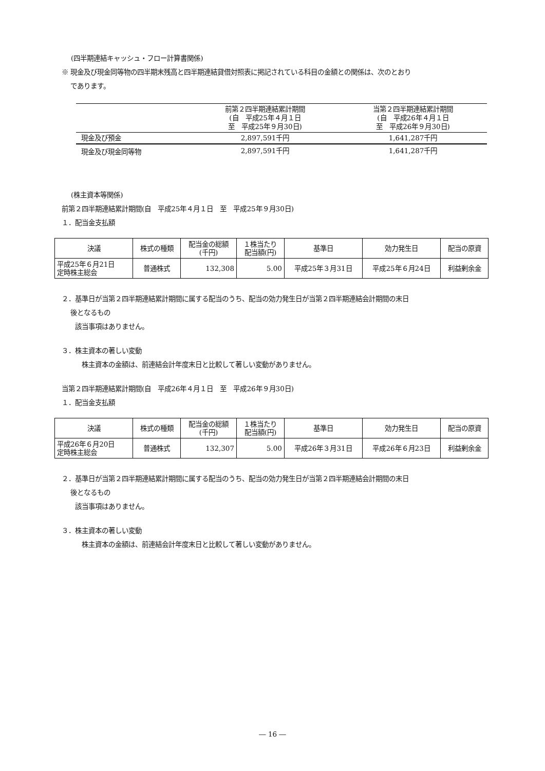(四半期連結キャッシュ・フロー計算書関係)
※ 現金及び現金同等物の四半期末残高と四半期連結貸借対照表に掲記されている科目の金額との関係は、次のとおり
であります。
| | 前第２四半期連結累計期間 (自 平成25年４月１日 至 平成25年９月30日) | 当第２四半期連結累計期間 (自 平成26年４月１日 至 平成26年９月30日) |
| 現金及び預金 | 2,897,591千円 | 1,641,287千円 |
| 現金及び現金同等物 | 2,897,591千円 | 1,641,287千円 |
(株主資本等関係)
前第２四半期連結累計期間(自　平成25年４月１日　至　平成25年９月30日)
１．配当金支払額
| 決議 | 株式の種類 | 配当金の総額 (千円) | １株当たり 配当額(円) | 基準日 | 効力発生日 | 配当の原資 |
| 平成25年６月21日 定時株主総会 | 普通株式 | 132,308 | 5.00 | 平成25年３月31日 | 平成25年６月24日 | 利益剰余金 |
２．基準日が当第２四半期連結累計期間に属する配当のうち、配当の効力発生日が当第２四半期連結会計期間の末日
後となるもの
該当事項はありません。
３．株主資本の著しい変動
株主資本の金額は、前連結会計年度末日と比較して著しい変動がありません。
当第２四半期連結累計期間(自　平成26年４月１日　至　平成26年９月30日)
１．配当金支払額
| 決議 | 株式の種類 | 配当金の総額 (千円) | １株当たり 配当額(円) | 基準日 | 効力発生日 | 配当の原資 |
| 平成26年６月20日 定時株主総会 | 普通株式 | 132,307 | 5.00 | 平成26年３月31日 | 平成26年６月23日 | 利益剰余金 |
２．基準日が当第２四半期連結累計期間に属する配当のうち、配当の効力発生日が当第２四半期連結会計期間の末日
後となるもの
該当事項はありません。
３．株主資本の著しい変動
株主資本の金額は、前連結会計年度末日と比較して著しい変動がありません。
― 16 ―